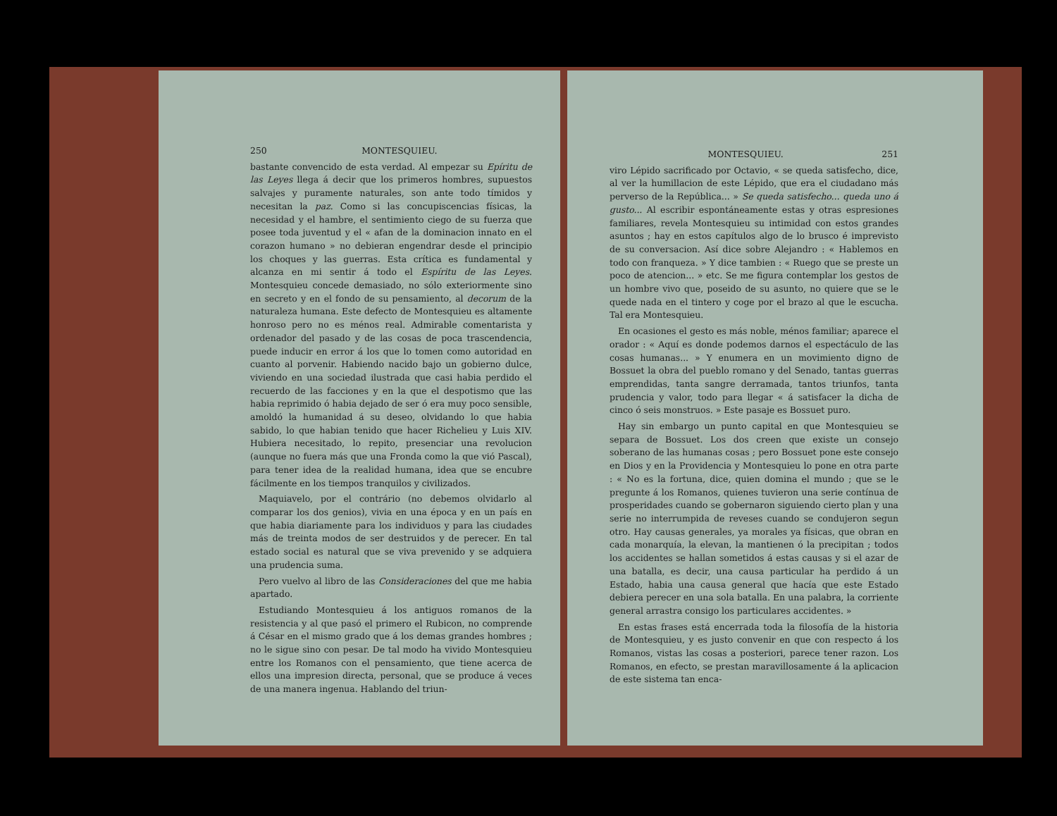250 MONTESQUIEU.
bastante convencido de esta verdad. Al empezar su Epíritu de las Leyes llega á decir que los primeros hombres, supuestos salvajes y puramente naturales, son ante todo tímidos y necesitan la paz. Como si las concupiscencias físicas, la necesidad y el hambre, el sentimiento ciego de su fuerza que posee toda juventud y el « afan de la dominacion innato en el corazon humano » no debieran engendrar desde el principio los choques y las guerras. Esta crítica es fundamental y alcanza en mi sentir á todo el Espíritu de las Leyes. Montesquieu concede demasiado, no sólo exteriormente sino en secreto y en el fondo de su pensamiento, al decorum de la naturaleza humana. Este defecto de Montesquieu es altamente honroso pero no es ménos real. Admirable comentarista y ordenador del pasado y de las cosas de poca trascendencia, puede inducir en error á los que lo tomen como autoridad en cuanto al porvenir. Habiendo nacido bajo un gobierno dulce, viviendo en una sociedad ilustrada que casi habia perdido el recuerdo de las facciones y en la que el despotismo que las habia reprimido ó habia dejado de ser ó era muy poco sensible, amoldó la humanidad á su deseo, olvidando lo que habia sabido, lo que habian tenido que hacer Richelieu y Luis XIV. Hubiera necesitado, lo repito, presenciar una revolucion (aunque no fuera más que una Fronda como la que vió Pascal), para tener idea de la realidad humana, idea que se encubre fácilmente en los tiempos tranquilos y civilizados.
Maquiavelo, por el contrário (no debemos olvidarlo al comparar los dos genios), vivia en una época y en un país en que habia diariamente para los individuos y para las ciudades más de treinta modos de ser destruidos y de perecer. En tal estado social es natural que se viva prevenido y se adquiera una prudencia suma.
Pero vuelvo al libro de las Consideraciones del que me habia apartado.
Estudiando Montesquieu á los antiguos romanos de la resistencia y al que pasó el primero el Rubicon, no comprende á César en el mismo grado que á los demas grandes hombres ; no le sigue sino con pesar. De tal modo ha vivido Montesquieu entre los Romanos con el pensamiento, que tiene acerca de ellos una impresion directa, personal, que se produce á veces de una manera ingenua. Hablando del triun-
MONTESQUIEU. 251
viro Lépido sacrificado por Octavio, « se queda satisfecho, dice, al ver la humillacion de este Lépido, que era el ciudadano más perverso de la República... » Se queda satisfecho... queda uno á gusto... Al escribir espontáneamente estas y otras espresiones familiares, revela Montesquieu su intimidad con estos grandes asuntos ; hay en estos capítulos algo de lo brusco é imprevisto de su conversacion. Así dice sobre Alejandro : « Hablemos en todo con franqueza. » Y dice tambien : « Ruego que se preste un poco de atencion... » etc. Se me figura contemplar los gestos de un hombre vivo que, poseido de su asunto, no quiere que se le quede nada en el tintero y coge por el brazo al que le escucha. Tal era Montesquieu.
En ocasiones el gesto es más noble, ménos familiar; aparece el orador : « Aquí es donde podemos darnos el espectáculo de las cosas humanas... » Y enumera en un movimiento digno de Bossuet la obra del pueblo romano y del Senado, tantas guerras emprendidas, tanta sangre derramada, tantos triunfos, tanta prudencia y valor, todo para llegar « á satisfacer la dicha de cinco ó seis monstruos. » Este pasaje es Bossuet puro.
Hay sin embargo un punto capital en que Montesquieu se separa de Bossuet. Los dos creen que existe un consejo soberano de las humanas cosas ; pero Bossuet pone este consejo en Dios y en la Providencia y Montesquieu lo pone en otra parte : « No es la fortuna, dice, quien domina el mundo ; que se le pregunte á los Romanos, quienes tuvieron una serie contínua de prosperidades cuando se gobernaron siguiendo cierto plan y una serie no interrumpida de reveses cuando se condujeron segun otro. Hay causas generales, ya morales ya físicas, que obran en cada monarquía, la elevan, la mantienen ó la precipitan ; todos los accidentes se hallan sometidos á estas causas y si el azar de una batalla, es decir, una causa particular ha perdido á un Estado, habia una causa general que hacía que este Estado debiera perecer en una sola batalla. En una palabra, la corriente general arrastra consigo los particulares accidentes. »
En estas frases está encerrada toda la filosofía de la historia de Montesquieu, y es justo convenir en que con respecto á los Romanos, vistas las cosas a posteriori, parece tener razon. Los Romanos, en efecto, se prestan maravillosamente á la aplicacion de este sistema tan enca-